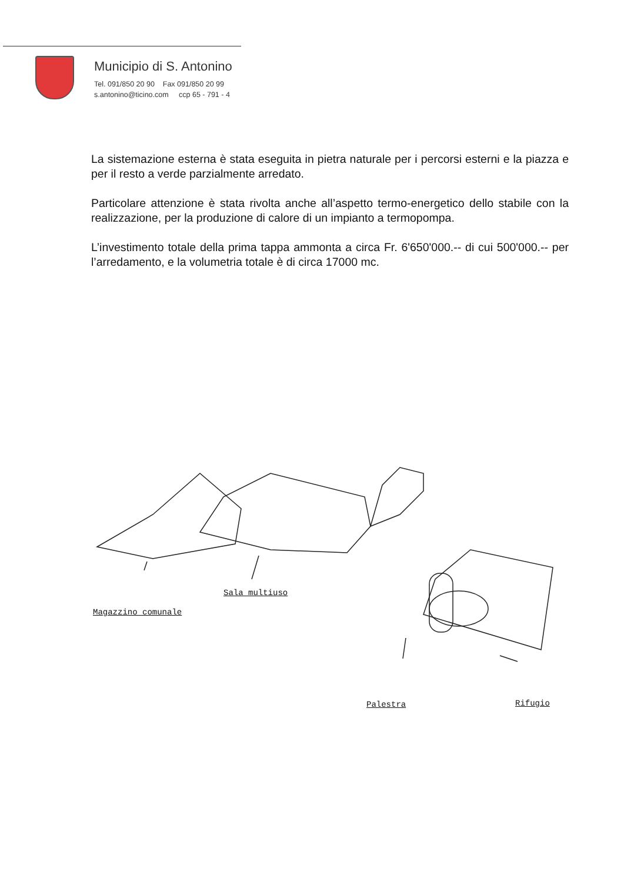Municipio di S. Antonino
Tel. 091/850 20 90 Fax 091/850 20 99
s.antonino@ticino.com ccp 65 - 791 - 4
La sistemazione esterna è stata eseguita in pietra naturale per i percorsi esterni e la piazza e per il resto a verde parzialmente arredato.
Particolare attenzione è stata rivolta anche all’aspetto termo-energetico dello stabile con la realizzazione, per la produzione di calore di un impianto a termopompa.
L’investimento totale della prima tappa ammonta a circa Fr. 6'650'000.-- di cui 500'000.-- per l’arredamento, e la volumetria totale è di circa 17000 mc.
Sala multiuso
Magazzino comunale
Palestra Rifugio